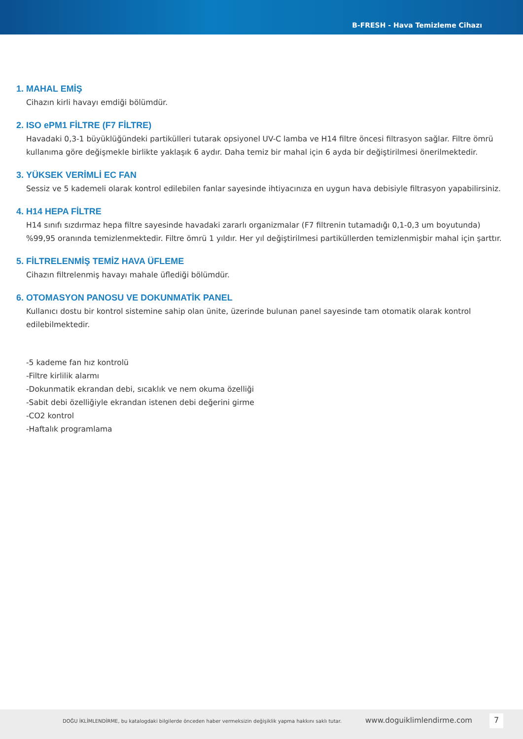B-FRESH - Hava Temizleme Cihazı
1. MAHAL EMİŞ
Cihazın kirli havayı emdiği bölümdür.
2. ISO ePM1 FİLTRE (F7 FİLTRE)
Havadaki 0,3-1 büyüklüğündeki partikülleri tutarak opsiyonel UV-C lamba ve H14 filtre öncesi filtrasyon sağlar. Filtre ömrü kullanıma göre değişmekle birlikte yaklaşık 6 aydır. Daha temiz bir mahal için 6 ayda bir değiştirilmesi önerilmektedir.
3. YÜKSEK VERİMLİ EC FAN
Sessiz ve 5 kademeli olarak kontrol edilebilen fanlar sayesinde ihtiyacınıza en uygun hava debisiyle filtrasyon yapabilirsiniz.
4. H14 HEPA FİLTRE
H14 sınıfı sızdırmaz hepa filtre sayesinde havadaki zararlı organizmalar (F7 filtrenin tutamadığı 0,1-0,3 um boyutunda) %99,95 oranında temizlenmektedir. Filtre ömrü 1 yıldır. Her yıl değiştirilmesi partiküllerden temizlenmişbir mahal için şarttır.
5. FİLTRELENMİŞ TEMİZ HAVA ÜFLEME
Cihazın filtrelenmiş havayı mahale üflediği bölümdür.
6. OTOMASYON PANOSU VE DOKUNMATİK PANEL
Kullanıcı dostu bir kontrol sistemine sahip olan ünite, üzerinde bulunan panel sayesinde tam otomatik olarak kontrol edilebilmektedir.
-5 kademe fan hız kontrolü
-Filtre kirlilik alarmı
-Dokunmatik ekrandan debi, sıcaklık ve nem okuma özelliği
-Sabit debi özelliğiyle ekrandan istenen debi değerini girme
-CO2 kontrol
-Haftalık programlama
DOĞU İKLİMLENDİRME, bu katalogdaki bilgilerde önceden haber vermeksizin değişiklik yapma hakkını saklı tutar. www.doguiklimlendirme.com 7